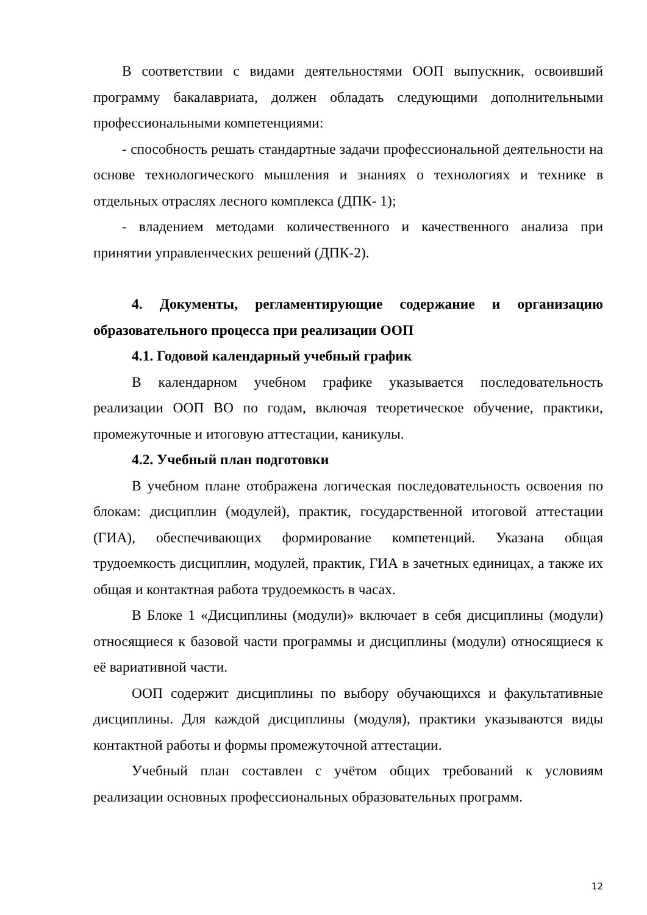В соответствии с видами деятельностями ООП выпускник, освоивший программу бакалавриата, должен обладать следующими дополнительными профессиональными компетенциями:
- способность решать стандартные задачи профессиональной деятельности на основе технологического мышления и знаниях о технологиях и технике в отдельных отраслях лесного комплекса (ДПК- 1);
- владением методами количественного и качественного анализа при принятии управленческих решений (ДПК-2).
4. Документы, регламентирующие содержание и организацию образовательного процесса при реализации ООП
4.1. Годовой календарный учебный график
В календарном учебном графике указывается последовательность реализации ООП ВО по годам, включая теоретическое обучение, практики, промежуточные и итоговую аттестации, каникулы.
4.2. Учебный план подготовки
В учебном плане отображена логическая последовательность освоения по блокам: дисциплин (модулей), практик, государственной итоговой аттестации (ГИА), обеспечивающих формирование компетенций. Указана общая трудоемкость дисциплин, модулей, практик, ГИА в зачетных единицах, а также их общая и контактная работа трудоемкость в часах.
В Блоке 1 «Дисциплины (модули)» включает в себя дисциплины (модули) относящиеся к базовой части программы и дисциплины (модули) относящиеся к её вариативной части.
ООП содержит дисциплины по выбору обучающихся и факультативные дисциплины. Для каждой дисциплины (модуля), практики указываются виды контактной работы и формы промежуточной аттестации.
Учебный план составлен с учётом общих требований к условиям реализации основных профессиональных образовательных программ.
12